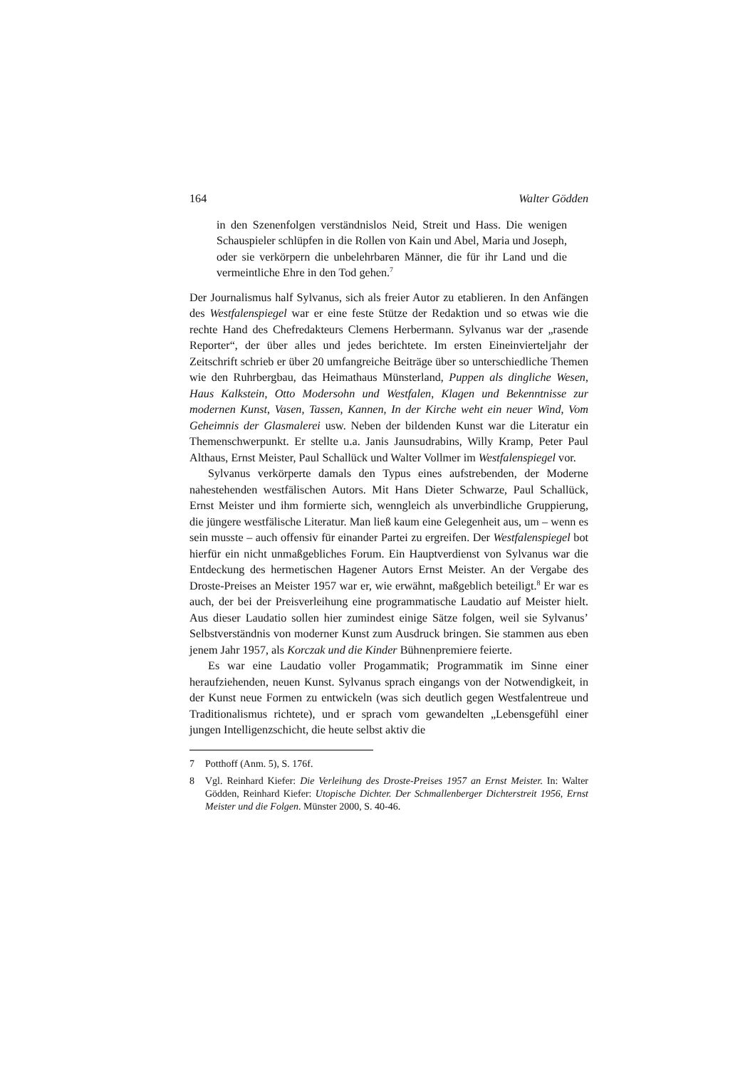164 Walter Gödden
in den Szenenfolgen verständnislos Neid, Streit und Hass. Die wenigen Schauspieler schlüpfen in die Rollen von Kain und Abel, Maria und Joseph, oder sie verkörpern die unbelehrbaren Männer, die für ihr Land und die vermeintliche Ehre in den Tod gehen.<sup>7</sup>
Der Journalismus half Sylvanus, sich als freier Autor zu etablieren. In den Anfängen des Westfalenspiegel war er eine feste Stütze der Redaktion und so etwas wie die rechte Hand des Chefredakteurs Clemens Herbermann. Sylvanus war der „rasende Reporter“, der über alles und jedes berichtete. Im ersten Eineinvierteljahr der Zeitschrift schrieb er über 20 umfangreiche Beiträge über so unterschiedliche Themen wie den Ruhrbergbau, das Heimathaus Münsterland, Puppen als dingliche Wesen, Haus Kalkstein, Otto Modersohn und Westfalen, Klagen und Bekenntnisse zur modernen Kunst, Vasen, Tassen, Kannen, In der Kirche weht ein neuer Wind, Vom Geheimnis der Glasmalerei usw. Neben der bildenden Kunst war die Literatur ein Themenschwerpunkt. Er stellte u.a. Janis Jaunsudrabins, Willy Kramp, Peter Paul Althaus, Ernst Meister, Paul Schallück und Walter Vollmer im Westfalenspiegel vor.
Sylvanus verkörperte damals den Typus eines aufstrebenden, der Moderne nahestehenden westfälischen Autors. Mit Hans Dieter Schwarze, Paul Schallück, Ernst Meister und ihm formierte sich, wenngleich als unverbindliche Gruppierung, die jüngere westfälische Literatur. Man ließ kaum eine Gelegenheit aus, um – wenn es sein musste – auch offensiv für einander Partei zu ergreifen. Der Westfalenspiegel bot hierfür ein nicht unmaßgebliches Forum. Ein Hauptverdienst von Sylvanus war die Entdeckung des hermetischen Hagener Autors Ernst Meister. An der Vergabe des Droste-Preises an Meister 1957 war er, wie erwähnt, maßgeblich beteiligt.<sup>8</sup> Er war es auch, der bei der Preisverleihung eine programmatische Laudatio auf Meister hielt. Aus dieser Laudatio sollen hier zumindest einige Sätze folgen, weil sie Sylvanus’ Selbstverständnis von moderner Kunst zum Ausdruck bringen. Sie stammen aus eben jenem Jahr 1957, als Korczak und die Kinder Bühnenpremiere feierte.
Es war eine Laudatio voller Progammatik; Programmatik im Sinne einer heraufziehenden, neuen Kunst. Sylvanus sprach eingangs von der Notwendigkeit, in der Kunst neue Formen zu entwickeln (was sich deutlich gegen Westfalentreue und Traditionalismus richtete), und er sprach vom gewandelten „Lebensgefühl einer jungen Intelligenzschicht, die heute selbst aktiv die
7 Potthoff (Anm. 5), S. 176f.
8 Vgl. Reinhard Kiefer: Die Verleihung des Droste-Preises 1957 an Ernst Meister. In: Walter Gödden, Reinhard Kiefer: Utopische Dichter. Der Schmallenberger Dichterstreit 1956, Ernst Meister und die Folgen. Münster 2000, S. 40-46.